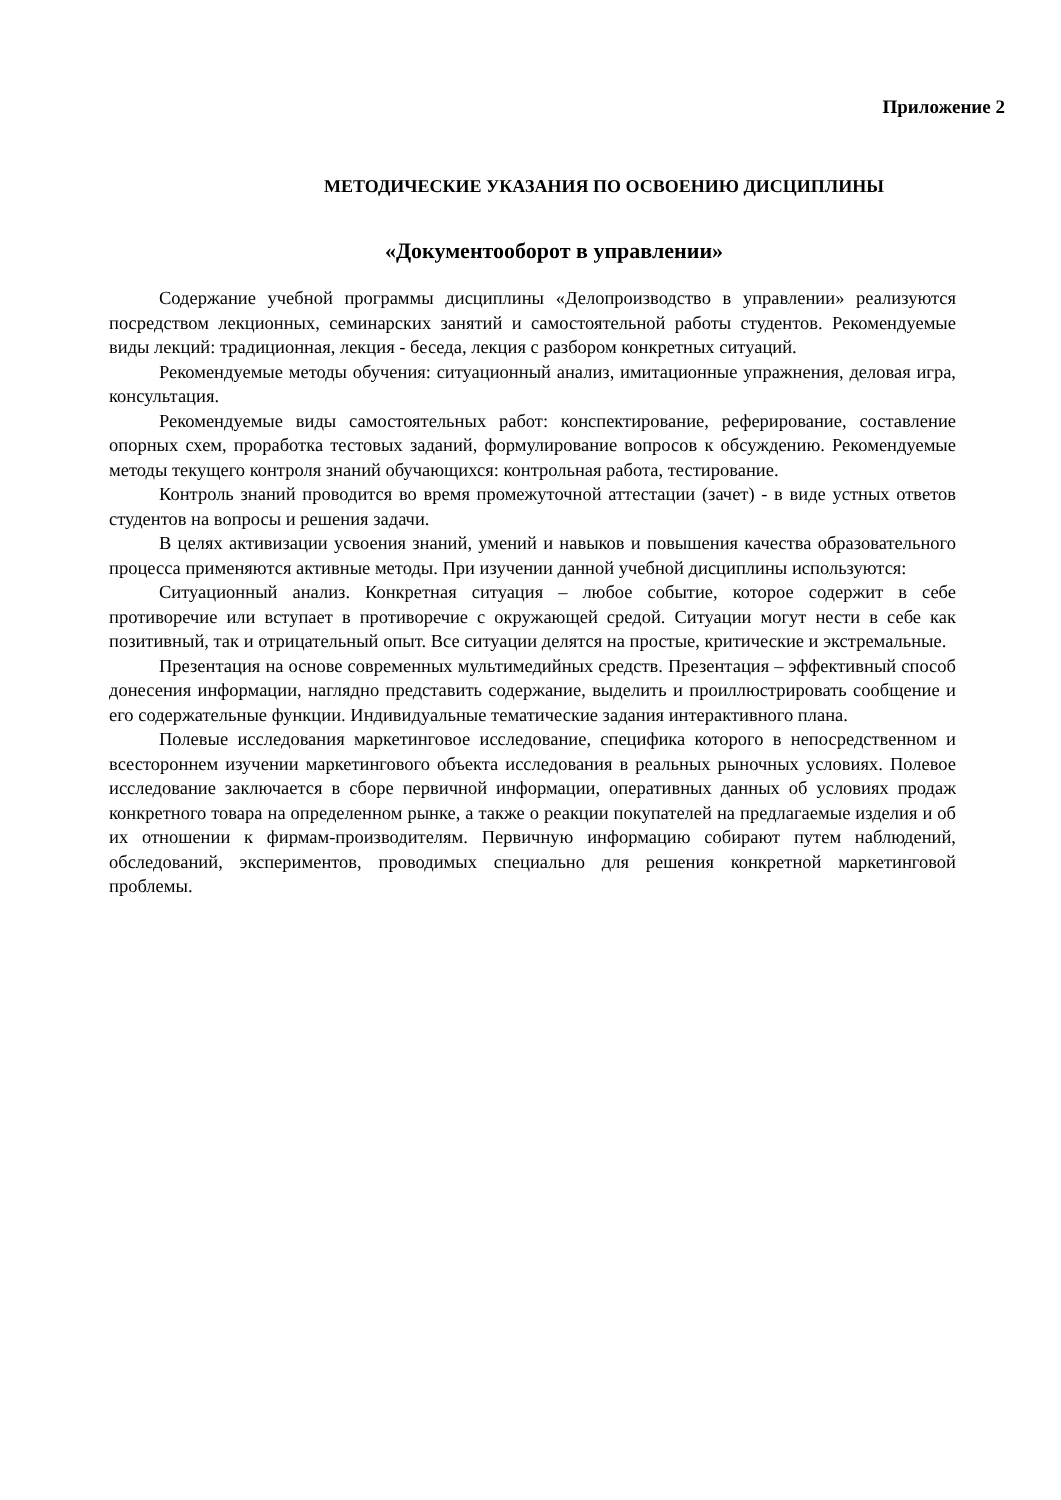Приложение 2
МЕТОДИЧЕСКИЕ УКАЗАНИЯ ПО ОСВОЕНИЮ ДИСЦИПЛИНЫ
«Документооборот в управлении»
Содержание учебной программы дисциплины «Делопроизводство в управлении» реализуются посредством лекционных, семинарских занятий и самостоятельной работы студентов. Рекомендуемые виды лекций: традиционная, лекция - беседа, лекция с разбором конкретных ситуаций.
Рекомендуемые методы обучения: ситуационный анализ, имитационные упражнения, деловая игра, консультация.
Рекомендуемые виды самостоятельных работ: конспектирование, реферирование, составление опорных схем, проработка тестовых заданий, формулирование вопросов к обсуждению. Рекомендуемые методы текущего контроля знаний обучающихся: контрольная работа, тестирование.
Контроль знаний проводится во время промежуточной аттестации (зачет) - в виде устных ответов студентов на вопросы и решения задачи.
В целях активизации усвоения знаний, умений и навыков и повышения качества образовательного процесса применяются активные методы. При изучении данной учебной дисциплины используются:
Ситуационный анализ. Конкретная ситуация – любое событие, которое содержит в себе противоречие или вступает в противоречие с окружающей средой. Ситуации могут нести в себе как позитивный, так и отрицательный опыт. Все ситуации делятся на простые, критические и экстремальные.
Презентация на основе современных мультимедийных средств. Презентация – эффективный способ донесения информации, наглядно представить содержание, выделить и проиллюстрировать сообщение и его содержательные функции. Индивидуальные тематические задания интерактивного плана.
Полевые исследования маркетинговое исследование, специфика которого в непосредственном и всестороннем изучении маркетингового объекта исследования в реальных рыночных условиях. Полевое исследование заключается в сборе первичной информации, оперативных данных об условиях продаж конкретного товара на определенном рынке, а также о реакции покупателей на предлагаемые изделия и об их отношении к фирмам-производителям. Первичную информацию собирают путем наблюдений, обследований, экспериментов, проводимых специально для решения конкретной маркетинговой проблемы.